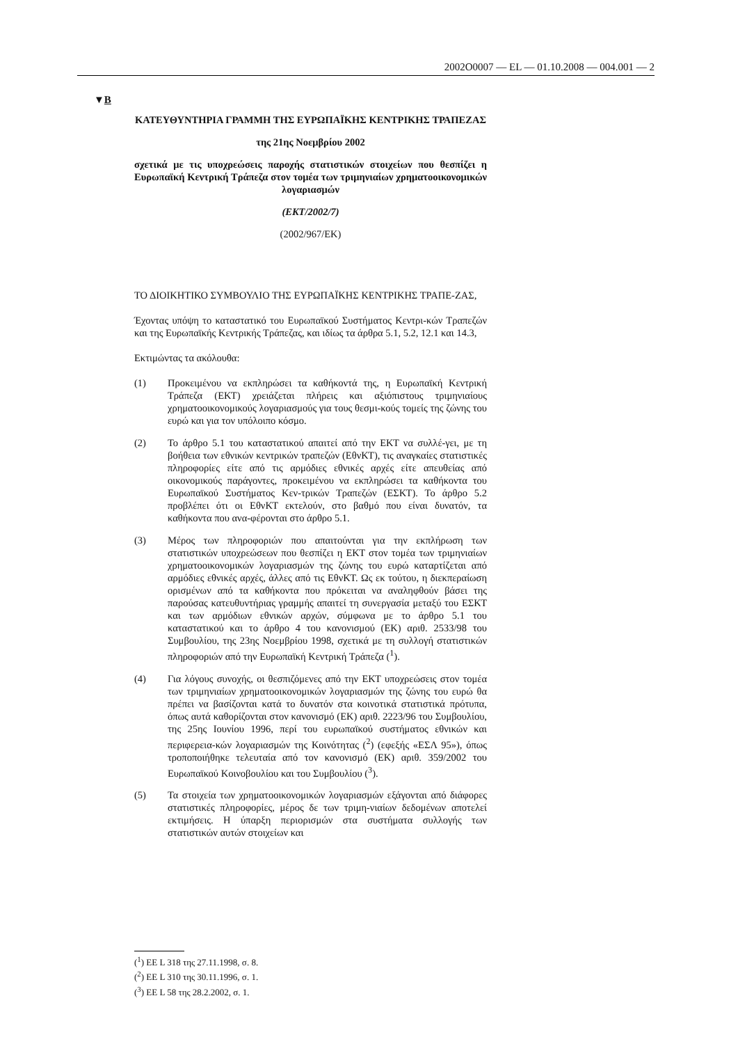2002O0007 — EL — 01.10.2008 — 004.001 — 2
▼B
ΚΑΤΕΥΘΥΝΤΗΡΙΑ ΓΡΑΜΜΗ ΤΗΣ ΕΥΡΩΠΑΪΚΗΣ ΚΕΝΤΡΙΚΗΣ ΤΡΑΠΕΖΑΣ
της 21ης Νοεμβρίου 2002
σχετικά με τις υποχρεώσεις παροχής στατιστικών στοιχείων που θεσπίζει η Ευρωπαϊκή Κεντρική Τράπεζα στον τομέα των τριμηνιαίων χρηματοοικονομικών λογαριασμών
(ΕΚΤ/2002/7)
(2002/967/ΕΚ)
ΤΟ ΔΙΟΙΚΗΤΙΚΟ ΣΥΜΒΟΥΛΙΟ ΤΗΣ ΕΥΡΩΠΑΪΚΗΣ ΚΕΝΤΡΙΚΗΣ ΤΡΑΠΕ-ΖΑΣ,
Έχοντας υπόψη το καταστατικό του Ευρωπαϊκού Συστήματος Κεντρι-κών Τραπεζών και της Ευρωπαϊκής Κεντρικής Τράπεζας, και ιδίως τα άρθρα 5.1, 5.2, 12.1 και 14.3,
Εκτιμώντας τα ακόλουθα:
(1) Προκειμένου να εκπληρώσει τα καθήκοντά της, η Ευρωπαϊκή Κεντρική Τράπεζα (ΕΚΤ) χρειάζεται πλήρεις και αξιόπιστους τριμηνιαίους χρηματοοικονομικούς λογαριασμούς για τους θεσμι-κούς τομείς της ζώνης του ευρώ και για τον υπόλοιπο κόσμο.
(2) Το άρθρο 5.1 του καταστατικού απαιτεί από την ΕΚΤ να συλλέ-γει, με τη βοήθεια των εθνικών κεντρικών τραπεζών (ΕθνΚΤ), τις αναγκαίες στατιστικές πληροφορίες είτε από τις αρμόδιες εθνικές αρχές είτε απευθείας από οικονομικούς παράγοντες, προκειμένου να εκπληρώσει τα καθήκοντα του Ευρωπαϊκού Συστήματος Κεν-τρικών Τραπεζών (ΕΣΚΤ). Το άρθρο 5.2 προβλέπει ότι οι ΕθνΚΤ εκτελούν, στο βαθμό που είναι δυνατόν, τα καθήκοντα που ανα-φέρονται στο άρθρο 5.1.
(3) Μέρος των πληροφοριών που απαιτούνται για την εκπλήρωση των στατιστικών υποχρεώσεων που θεσπίζει η ΕΚΤ στον τομέα των τριμηνιαίων χρηματοοικονομικών λογαριασμών της ζώνης του ευρώ καταρτίζεται από αρμόδιες εθνικές αρχές, άλλες από τις ΕθνΚΤ. Ως εκ τούτου, η διεκπεραίωση ορισμένων από τα καθήκοντα που πρόκειται να αναληφθούν βάσει της παρούσας κατευθυντήριας γραμμής απαιτεί τη συνεργασία μεταξύ του ΕΣΚΤ και των αρμόδιων εθνικών αρχών, σύμφωνα με το άρθρο 5.1 του καταστατικού και το άρθρο 4 του κανονισμού (ΕΚ) αριθ. 2533/98 του Συμβουλίου, της 23ης Νοεμβρίου 1998, σχετικά με τη συλλογή στατιστικών πληροφοριών από την Ευρωπαϊκή Κεντρική Τράπεζα (<sup>1</sup>).
(4) Για λόγους συνοχής, οι θεσπιζόμενες από την ΕΚΤ υποχρεώσεις στον τομέα των τριμηνιαίων χρηματοοικονομικών λογαριασμών της ζώνης του ευρώ θα πρέπει να βασίζονται κατά το δυνατόν στα κοινοτικά στατιστικά πρότυπα, όπως αυτά καθορίζονται στον κανονισμό (ΕΚ) αριθ. 2223/96 του Συμβουλίου, της 25ης Ιουνίου 1996, περί του ευρωπαϊκού συστήματος εθνικών και περιφερεια-κών λογαριασμών της Κοινότητας (<sup>2</sup>) (εφεξής «ΕΣΛ 95»), όπως τροποποιήθηκε τελευταία από τον κανονισμό (ΕΚ) αριθ. 359/2002 του Ευρωπαϊκού Κοινοβουλίου και του Συμβουλίου (<sup>3</sup>).
(5) Τα στοιχεία των χρηματοοικονομικών λογαριασμών εξάγονται από διάφορες στατιστικές πληροφορίες, μέρος δε των τριμη-νιαίων δεδομένων αποτελεί εκτιμήσεις. Η ύπαρξη περιορισμών στα συστήματα συλλογής των στατιστικών αυτών στοιχείων και
(<sup>1</sup>) ΕΕ L 318 της 27.11.1998, σ. 8.
(<sup>2</sup>) ΕΕ L 310 της 30.11.1996, σ. 1.
(<sup>3</sup>) ΕΕ L 58 της 28.2.2002, σ. 1.